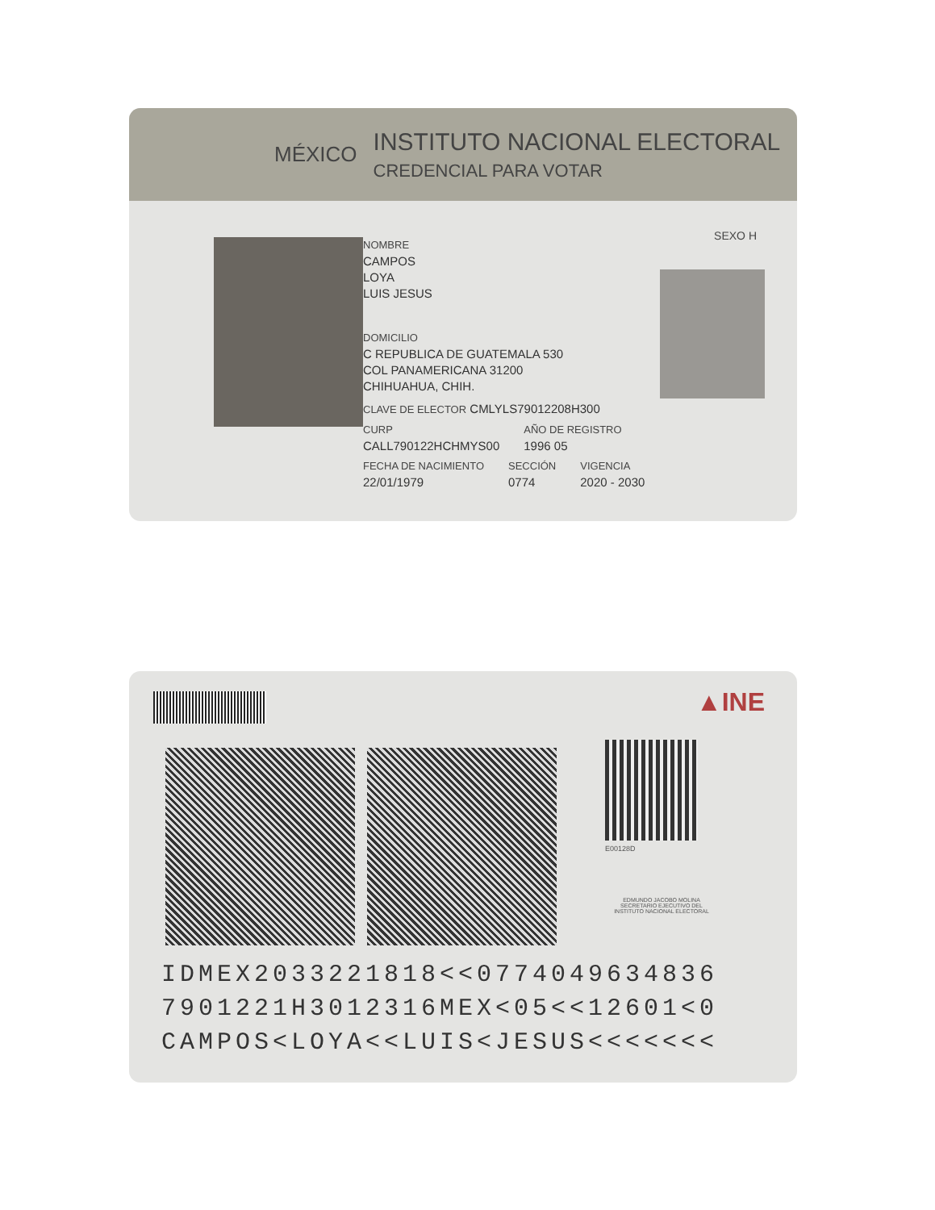MÉXICO
INSTITUTO NACIONAL ELECTORAL
CREDENCIAL PARA VOTAR
SEXO H
NOMBRE
CAMPOS
LOYA
LUIS JESUS
DOMICILIO
C REPUBLICA DE GUATEMALA 530
COL PANAMERICANA 31200
CHIHUAHUA, CHIH.
CLAVE DE ELECTOR CMLYLS79012208H300
CURP
CALL790122HCHMYS00
AÑO DE REGISTRO
1996 05
FECHA DE NACIMIENTO
22/01/1979
SECCIÓN
0774
VIGENCIA
2020 - 2030
▲INE
E00128D
EDMUNDO JACOBO MOLINA
SECRETARIO EJECUTIVO DEL
INSTITUTO NACIONAL ELECTORAL
IDMEX2033221818<<0774049634836
7901221H3012316MEX<05<<12601<0
CAMPOS<LOYA<<LUIS<JESUS<<<<<<<